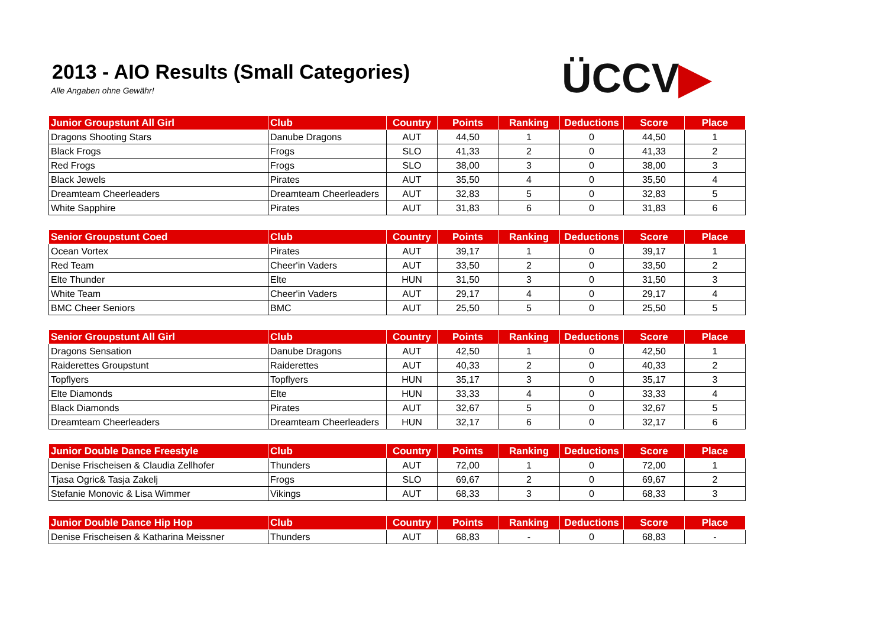2013 - AIO Results (Small Categories)
Alle Angaben ohne Gewähr! ÜCCV▶
| Junior Groupstunt All Girl | Club | Country | Points | Ranking | Deductions | Score | Place |
| --- | --- | --- | --- | --- | --- | --- | --- |
| Dragons Shooting Stars | Danube Dragons | AUT | 44,50 | 1 | 0 | 44,50 | 1 |
| Black Frogs | Frogs | SLO | 41,33 | 2 | 0 | 41,33 | 2 |
| Red Frogs | Frogs | SLO | 38,00 | 3 | 0 | 38,00 | 3 |
| Black Jewels | Pirates | AUT | 35,50 | 4 | 0 | 35,50 | 4 |
| Dreamteam Cheerleaders | Dreamteam Cheerleaders | AUT | 32,83 | 5 | 0 | 32,83 | 5 |
| White Sapphire | Pirates | AUT | 31,83 | 6 | 0 | 31,83 | 6 |
| Senior Groupstunt Coed | Club | Country | Points | Ranking | Deductions | Score | Place |
| --- | --- | --- | --- | --- | --- | --- | --- |
| Ocean Vortex | Pirates | AUT | 39,17 | 1 | 0 | 39,17 | 1 |
| Red Team | Cheer'in Vaders | AUT | 33,50 | 2 | 0 | 33,50 | 2 |
| Elte Thunder | Elte | HUN | 31,50 | 3 | 0 | 31,50 | 3 |
| White Team | Cheer'in Vaders | AUT | 29,17 | 4 | 0 | 29,17 | 4 |
| BMC Cheer Seniors | BMC | AUT | 25,50 | 5 | 0 | 25,50 | 5 |
| Senior Groupstunt All Girl | Club | Country | Points | Ranking | Deductions | Score | Place |
| --- | --- | --- | --- | --- | --- | --- | --- |
| Dragons Sensation | Danube Dragons | AUT | 42,50 | 1 | 0 | 42,50 | 1 |
| Raiderettes Groupstunt | Raiderettes | AUT | 40,33 | 2 | 0 | 40,33 | 2 |
| Topflyers | Topflyers | HUN | 35,17 | 3 | 0 | 35,17 | 3 |
| Elte Diamonds | Elte | HUN | 33,33 | 4 | 0 | 33,33 | 4 |
| Black Diamonds | Pirates | AUT | 32,67 | 5 | 0 | 32,67 | 5 |
| Dreamteam Cheerleaders | Dreamteam Cheerleaders | HUN | 32,17 | 6 | 0 | 32,17 | 6 |
| Junior Double Dance Freestyle | Club | Country | Points | Ranking | Deductions | Score | Place |
| --- | --- | --- | --- | --- | --- | --- | --- |
| Denise Frischeisen & Claudia Zellhofer | Thunders | AUT | 72,00 | 1 | 0 | 72,00 | 1 |
| Tjasa Ogric& Tasja Zakelj | Frogs | SLO | 69,67 | 2 | 0 | 69,67 | 2 |
| Stefanie Monovic & Lisa Wimmer | Vikings | AUT | 68,33 | 3 | 0 | 68,33 | 3 |
| Junior Double Dance Hip Hop | Club | Country | Points | Ranking | Deductions | Score | Place |
| --- | --- | --- | --- | --- | --- | --- | --- |
| Denise Frischeisen & Katharina Meissner | Thunders | AUT | 68,83 | - | 0 | 68,83 | - |